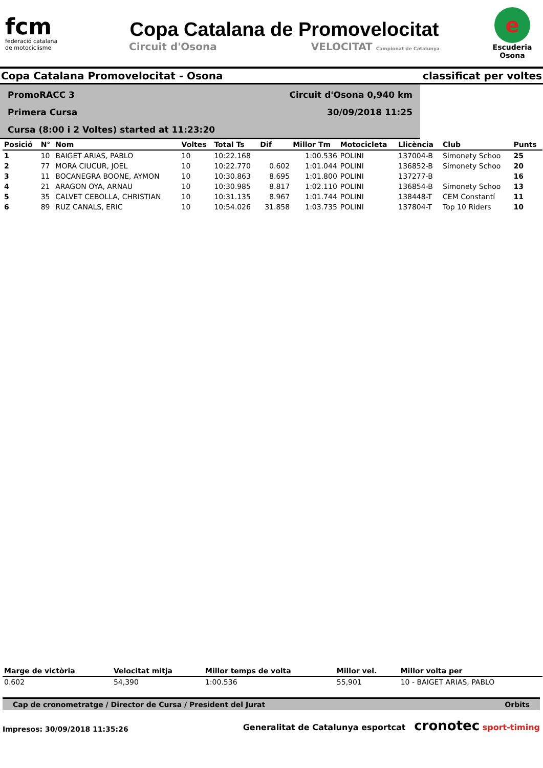fcm
federació catalana
de motociclisme
Copa Catalana de Promovelocitat
Circuit d'Osona VELOCITAT Campionat de Catalunya
e
Escuderia Osona
Copa Catalana Promovelocitat - Osona classificat per voltes
PromoRACC 3
Primera Cursa
Cursa (8:00 i 2 Voltes) started at 11:23:20
Circuit d'Osona 0,940 km
30/09/2018 11:25
| Posició | N° | Nom | Voltes | Total Ts | Dif | Millor Tm | Motocicleta | Llicència | Club | Punts |
| --- | --- | --- | --- | --- | --- | --- | --- | --- | --- | --- |
| 1 | 10 | BAIGET ARIAS, PABLO | 10 | 10:22.168 | | 1:00.536 | POLINI | 137004-B | Simonety Schoo | 25 |
| 2 | 77 | MORA CIUCUR, JOEL | 10 | 10:22.770 | 0.602 | 1:01.044 | POLINI | 136852-B | Simonety Schoo | 20 |
| 3 | 11 | BOCANEGRA BOONE, AYMON | 10 | 10:30.863 | 8.695 | 1:01.800 | POLINI | 137277-B | | 16 |
| 4 | 21 | ARAGON OYA, ARNAU | 10 | 10:30.985 | 8.817 | 1:02.110 | POLINI | 136854-B | Simonety Schoo | 13 |
| 5 | 35 | CALVET CEBOLLA, CHRISTIAN | 10 | 10:31.135 | 8.967 | 1:01.744 | POLINI | 138448-T | CEM Constantí | 11 |
| 6 | 89 | RUZ CANALS, ERIC | 10 | 10:54.026 | 31.858 | 1:03.735 | POLINI | 137804-T | Top 10 Riders | 10 |
| Marge de victòria | Velocitat mitja | Millor temps de volta | Millor vel. | Millor volta per |
| --- | --- | --- | --- | --- |
| 0.602 | 54,390 | 1:00.536 | 55,901 | 10 - BAIGET ARIAS, PABLO |
Cap de cronometratge / Director de Cursa / President del Jurat Orbits
Impresos: 30/09/2018 11:35:26 Generalitat de Catalunya esportcat cronotec sport-timing